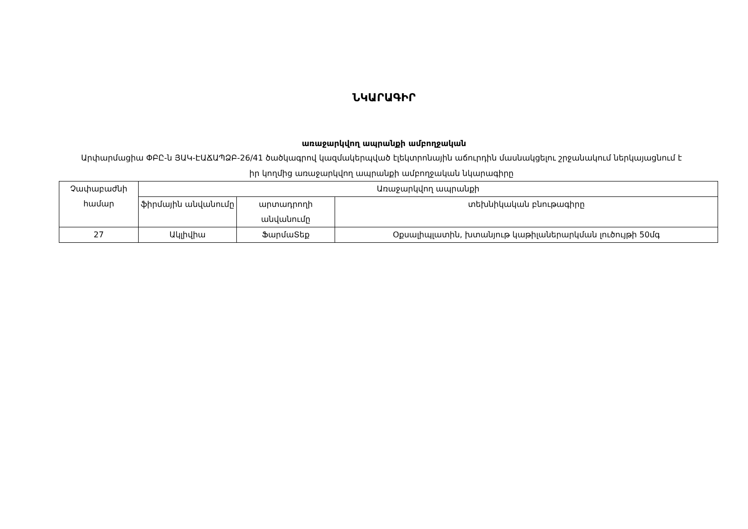ՆԿԱՐԱԳԻՐ
առաջարկվող ապրանքի ամբողջական
Արփարմացիա ՓԲԸ-ն ՅԱԿ-ԷԱՃԱՊՁԲ-26/41 ծածկագրով կազմակերպված էլեկտրոնային աճուրդին մասնակցելու շրջանակում ներկայացնում է իր կողմից առաջարկվող ապրանքի ամբողջական նկարագիրը
| Չափաբաժնի համար | Առաջարկվող ապրանքի | | |
| --- | --- | --- | --- |
| | ֆիրմային անվանումը | արտադրողի անվանումը | տեխնիկական բնութագիրը |
| 27 | Ակլիվիա | ՖարմաՏեք | Օքսալիպլատին, խտանյութ կաթիլաներարկման լուծույթի 50մգ |